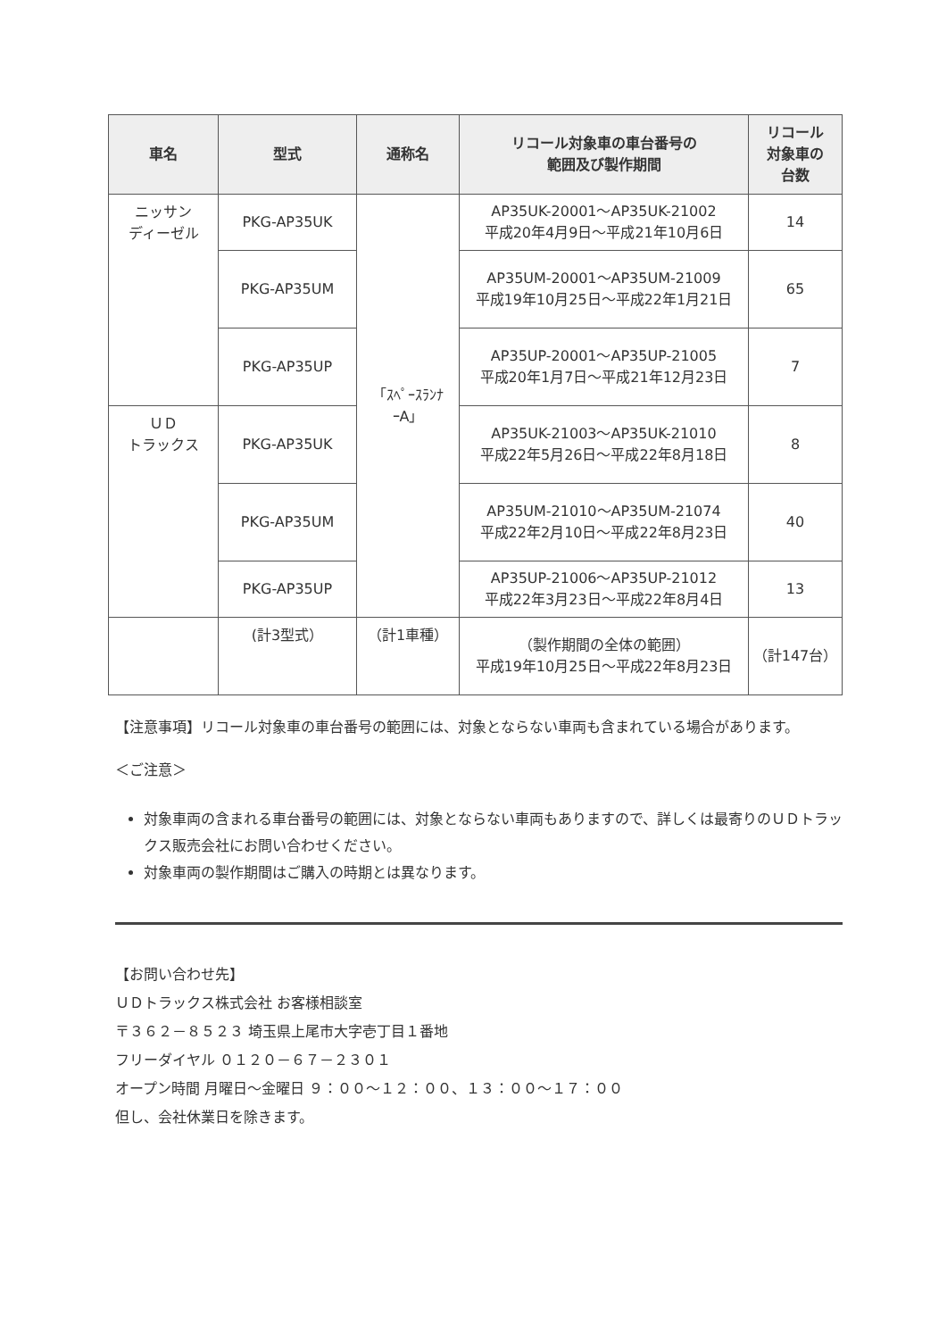| 車名 | 型式 | 通称名 | リコール対象車の車台番号の 範囲及び製作期間 | リコール 対象車の 台数 |
| --- | --- | --- | --- | --- |
| ニッサン ディーゼル | PKG-AP35UK | 「ｽﾍﾟｰｽﾗﾝﾅ ｰA」 | AP35UK-20001～AP35UK-21002 平成20年4月9日～平成21年10月6日 | 14 |
| | PKG-AP35UM | | AP35UM-20001～AP35UM-21009 平成19年10月25日～平成22年1月21日 | 65 |
| | PKG-AP35UP | | AP35UP-20001～AP35UP-21005 平成20年1月7日～平成21年12月23日 | 7 |
| ＵＤ トラックス | PKG-AP35UK | | AP35UK-21003～AP35UK-21010 平成22年5月26日～平成22年8月18日 | 8 |
| | PKG-AP35UM | | AP35UM-21010～AP35UM-21074 平成22年2月10日～平成22年8月23日 | 40 |
| | PKG-AP35UP | | AP35UP-21006～AP35UP-21012 平成22年3月23日～平成22年8月4日 | 13 |
| | (計3型式） | （計1車種） | （製作期間の全体の範囲） 平成19年10月25日～平成22年8月23日 | （計147台） |
【注意事項】リコール対象車の車台番号の範囲には、対象とならない車両も含まれている場合があります。
＜ご注意＞
対象車両の含まれる車台番号の範囲には、対象とならない車両もありますので、詳しくは最寄りのＵＤトラックス販売会社にお問い合わせください。
対象車両の製作期間はご購入の時期とは異なります。
【お問い合わせ先】
ＵＤトラックス株式会社 お客様相談室
〒３６２－８５２３ 埼玉県上尾市大字壱丁目１番地
フリーダイヤル ０１２０－６７－２３０１
オープン時間 月曜日～金曜日 ９：００～１２：００、１３：００～１７：００
但し、会社休業日を除きます。